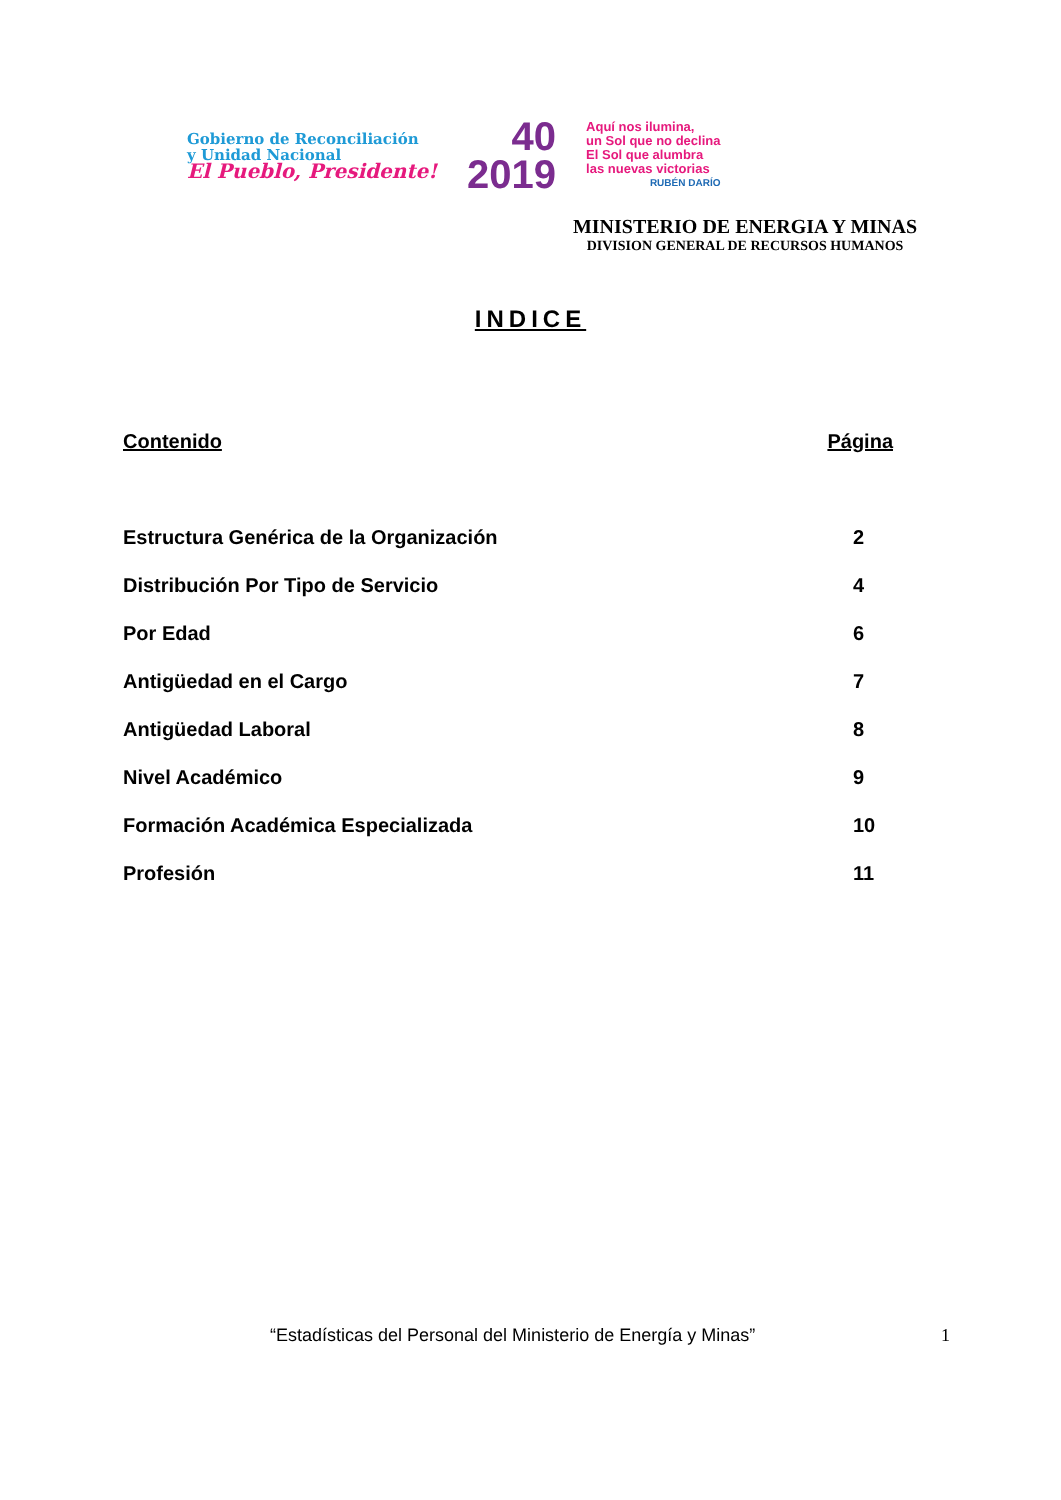Gobierno de Reconciliación
y Unidad Nacional
El Pueblo, Presidente!
40
2019
Aquí nos ilumina,
un Sol que no declina
El Sol que alumbra
las nuevas victorias
RUBÉN DARÍO
MINISTERIO DE ENERGIA Y MINAS
DIVISION GENERAL DE RECURSOS HUMANOS
INDICE
Contenido Página
Estructura Genérica de la Organización 2
Distribución Por Tipo de Servicio 4
Por Edad 6
Antigüedad en el Cargo 7
Antigüedad Laboral 8
Nivel Académico 9
Formación Académica Especializada 10
Profesión 11
“Estadísticas del Personal del Ministerio de Energía y Minas” 1